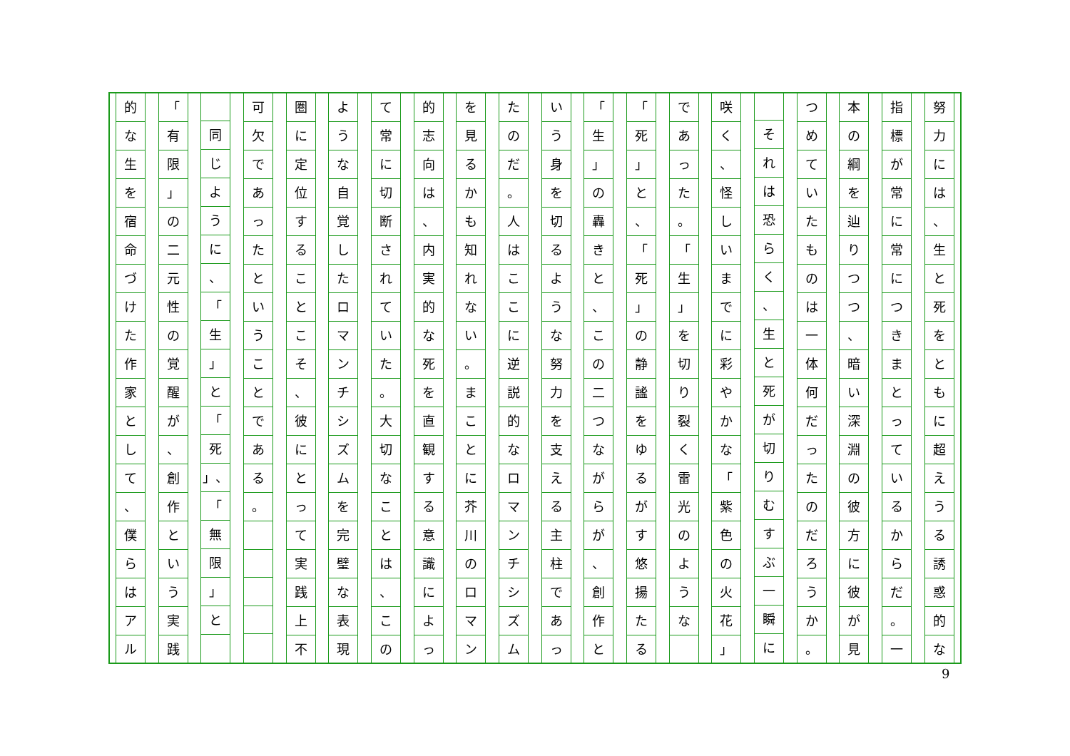努力には
、
生と死をともに超えうる誘惑的な
指標が常に常につきまとっているからだ
。
一
本の綱を辿りつつ
、
暗い深淵の彼方に彼が見
つめていたものは一体何だったのだろうか
。
それは恐らく
、
生と死が切りむすぶ一瞬に
咲く
、
怪しいまでに彩やかな
「
紫色の火花
」
であった
。
「
生
」
を切り裂く雷光のような
「
死
」
と
、
「
死
」
の静謐をゆるがす悠揚たる
「
生
」
の轟きと
、
この二つながらが
、
創作と
いう身を切るような努力を支える主柱であっ
たのだ
。
人はここに逆説的なロマンチシズム
を見るかも知れない
。
まことに芥川のロマン
的志向は
、
内実的な死を直観する意識によっ
て常に切断されていた
。
大切なことは
、
この
ような自覚したロマンチシズムを完璧な表現
圏に定位することこそ
、
彼にとって実践上不
可欠であったということである
。
同じように
、
「
生
」
と
「
死
」、
「
無限
」
と
「
有限
」
の二元性の覚醒が
、
創作という実践
的な生を宿命づけた作家として
、
僕らはアル
9